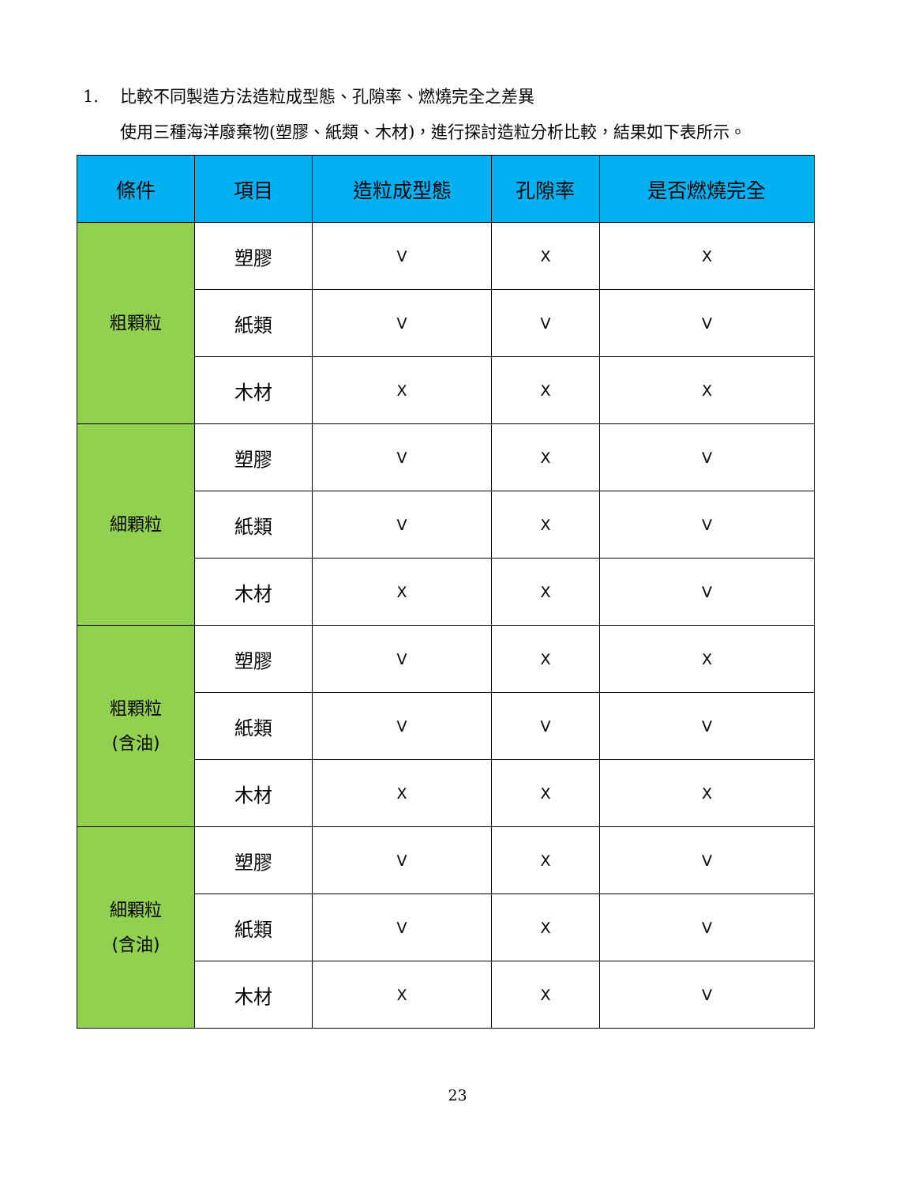1. 比較不同製造方法造粒成型態、孔隙率、燃燒完全之差異
使用三種海洋廢棄物(塑膠、紙類、木材)，進行探討造粒分析比較，結果如下表所示。
| 條件 | 項目 | 造粒成型態 | 孔隙率 | 是否燃燒完全 |
| --- | --- | --- | --- | --- |
| 粗顆粒 | 塑膠 | V | X | X |
| | 紙類 | V | V | V |
| | 木材 | X | X | X |
| 細顆粒 | 塑膠 | V | X | V |
| | 紙類 | V | X | V |
| | 木材 | X | X | V |
| 粗顆粒 (含油) | 塑膠 | V | X | X |
| | 紙類 | V | V | V |
| | 木材 | X | X | X |
| 細顆粒 (含油) | 塑膠 | V | X | V |
| | 紙類 | V | X | V |
| | 木材 | X | X | V |
23